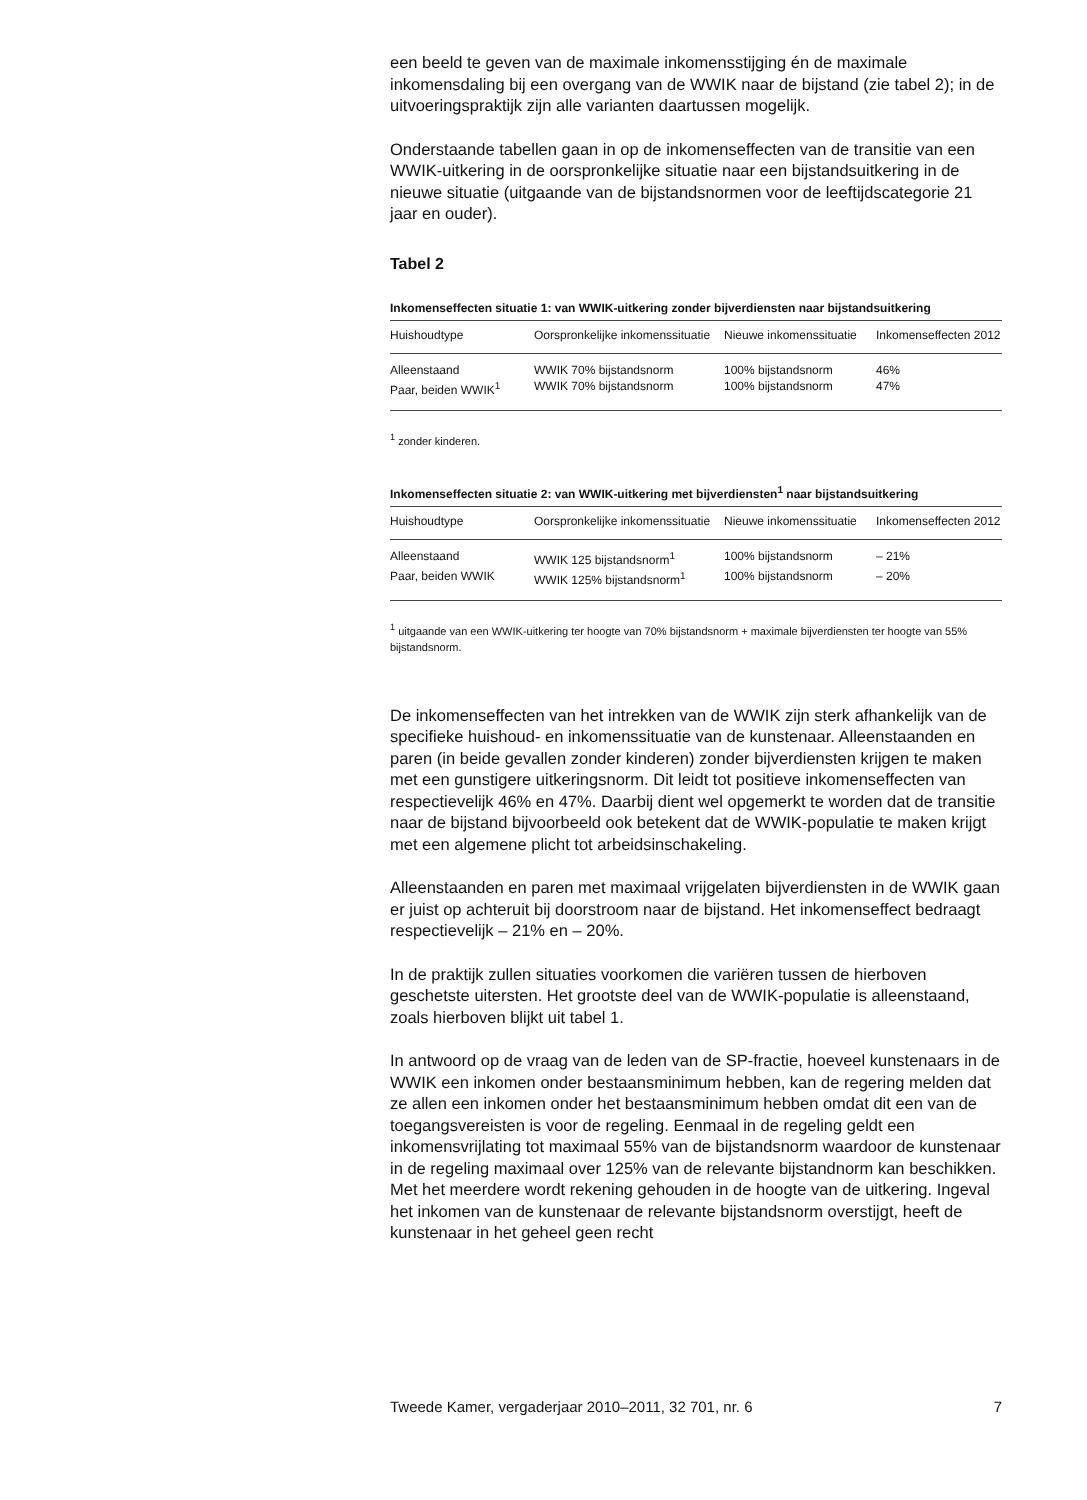een beeld te geven van de maximale inkomensstijging én de maximale inkomensdaling bij een overgang van de WWIK naar de bijstand (zie tabel 2); in de uitvoeringspraktijk zijn alle varianten daartussen mogelijk.
Onderstaande tabellen gaan in op de inkomenseffecten van de transitie van een WWIK-uitkering in de oorspronkelijke situatie naar een bijstands­uitkering in de nieuwe situatie (uitgaande van de bijstandsnormen voor de leeftijdscategorie 21 jaar en ouder).
Tabel 2
Inkomenseffecten situatie 1: van WWIK-uitkering zonder bijverdiensten naar bijstandsuitkering
| Huishoudtype | Oorspronkelijke inkomens­situatie | Nieuwe inkomens­situatie | Inkomenseffecten 2012 |
| --- | --- | --- | --- |
| Alleenstaand | WWIK 70% bijstandsnorm | 100% bijstandsnorm | 46% |
| Paar, beiden WWIK<sup>1</sup> | WWIK 70% bijstandsnorm | 100% bijstandsnorm | 47% |
<sup>1</sup> zonder kinderen.
Inkomenseffecten situatie 2: van WWIK-uitkering met bijverdiensten<sup>1</sup> naar bijstands­uitkering
| Huishoudtype | Oorspronkelijke inkomens­situatie | Nieuwe inkomens­situatie | Inkomenseffecten 2012 |
| --- | --- | --- | --- |
| Alleenstaand | WWIK 125 bijstandsnorm<sup>1</sup> | 100% bijstandsnorm | – 21% |
| Paar, beiden WWIK | WWIK 125% bijstands­norm<sup>1</sup> | 100% bijstandsnorm | – 20% |
<sup>1</sup> uitgaande van een WWIK-uitkering ter hoogte van 70% bijstandsnorm + maximale bijver­diensten ter hoogte van 55% bijstandsnorm.
De inkomenseffecten van het intrekken van de WWIK zijn sterk afhankelijk van de specifieke huishoud- en inkomenssituatie van de kunstenaar. Alleenstaanden en paren (in beide gevallen zonder kinderen) zonder bijverdiensten krijgen te maken met een gunstigere uitkeringsnorm. Dit leidt tot positieve inkomenseffecten van respectievelijk 46% en 47%. Daarbij dient wel opgemerkt te worden dat de transitie naar de bijstand bijvoorbeeld ook betekent dat de WWIK-populatie te maken krijgt met een algemene plicht tot arbeidsinschakeling.
Alleenstaanden en paren met maximaal vrijgelaten bijverdiensten in de WWIK gaan er juist op achteruit bij doorstroom naar de bijstand. Het inkomenseffect bedraagt respectievelijk – 21% en – 20%.
In de praktijk zullen situaties voorkomen die variëren tussen de hierboven geschetste uitersten. Het grootste deel van de WWIK-populatie is alleenstaand, zoals hierboven blijkt uit tabel 1.
In antwoord op de vraag van de leden van de SP-fractie, hoeveel kunstenaars in de WWIK een inkomen onder bestaansminimum hebben, kan de regering melden dat ze allen een inkomen onder het bestaansmi­nimum hebben omdat dit een van de toegangsvereisten is voor de regeling. Eenmaal in de regeling geldt een inkomensvrijlating tot maximaal 55% van de bijstandsnorm waardoor de kunstenaar in de regeling maximaal over 125% van de relevante bijstandnorm kan beschikken. Met het meerdere wordt rekening gehouden in de hoogte van de uitkering. Ingeval het inkomen van de kunstenaar de relevante bijstandsnorm overstijgt, heeft de kunstenaar in het geheel geen recht
Tweede Kamer, vergaderjaar 2010–2011, 32 701, nr. 6 7